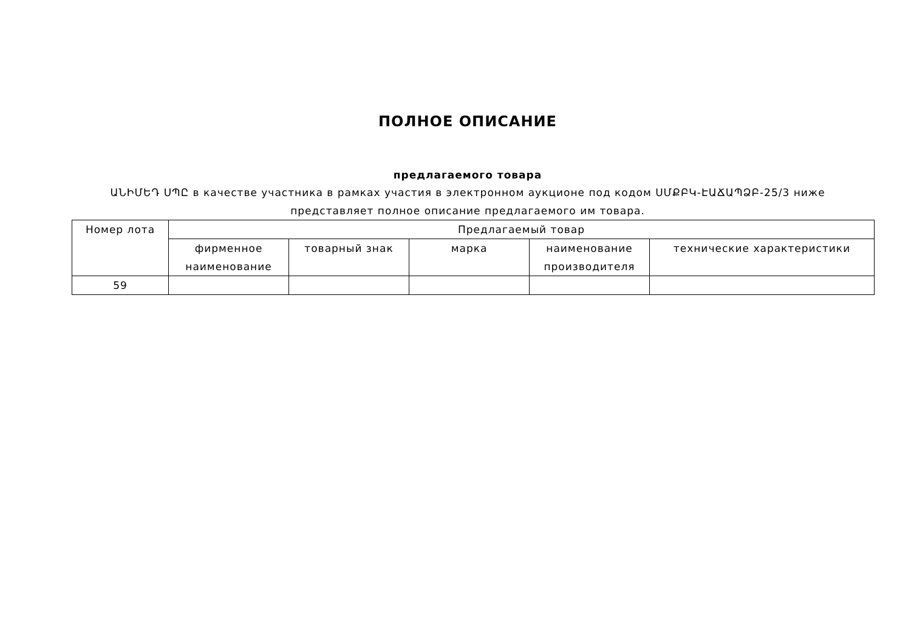ПОЛНОЕ ОПИСАНИЕ
предлагаемого товара
ԱՆԻՄԵԴ ՍՊԸ в качестве участника в рамках участия в электронном аукционе под кодом ՍՄՔԲԿ-ԷԱՃԱՊՁԲ-25/3 ниже представляет полное описание предлагаемого им товара.
| Номер лота | Предлагаемый товар | | | | |
| --- | --- | --- | --- | --- | --- |
| | фирменное наименование | товарный знак | марка | наименование производителя | технические характеристики |
| 59 | | | | | |